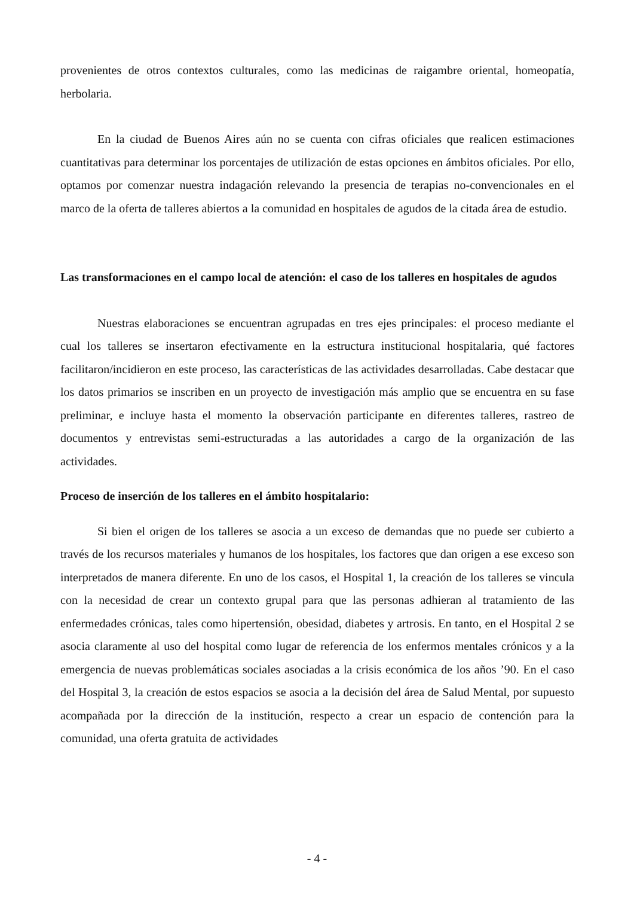provenientes de otros contextos culturales, como las medicinas de raigambre oriental, homeopatía, herbolaria.
En la ciudad de Buenos Aires aún no se cuenta con cifras oficiales que realicen estimaciones cuantitativas para determinar los porcentajes de utilización de estas opciones en ámbitos oficiales. Por ello, optamos por comenzar nuestra indagación relevando la presencia de terapias no-convencionales en el marco de la oferta de talleres abiertos a la comunidad en hospitales de agudos de la citada área de estudio.
Las transformaciones en el campo local de atención: el caso de los talleres en hospitales de agudos
Nuestras elaboraciones se encuentran agrupadas en tres ejes principales: el proceso mediante el cual los talleres se insertaron efectivamente en la estructura institucional hospitalaria, qué factores facilitaron/incidieron en este proceso, las características de las actividades desarrolladas. Cabe destacar que los datos primarios se inscriben en un proyecto de investigación más amplio que se encuentra en su fase preliminar, e incluye hasta el momento la observación participante en diferentes talleres, rastreo de documentos y entrevistas semi-estructuradas a las autoridades a cargo de la organización de las actividades.
Proceso de inserción de los talleres en el ámbito hospitalario:
Si bien el origen de los talleres se asocia a un exceso de demandas que no puede ser cubierto a través de los recursos materiales y humanos de los hospitales, los factores que dan origen a ese exceso son interpretados de manera diferente. En uno de los casos, el Hospital 1, la creación de los talleres se vincula con la necesidad de crear un contexto grupal para que las personas adhieran al tratamiento de las enfermedades crónicas, tales como hipertensión, obesidad, diabetes y artrosis. En tanto, en el Hospital 2 se asocia claramente al uso del hospital como lugar de referencia de los enfermos mentales crónicos y a la emergencia de nuevas problemáticas sociales asociadas a la crisis económica de los años ’90. En el caso del Hospital 3, la creación de estos espacios se asocia a la decisión del área de Salud Mental, por supuesto acompañada por la dirección de la institución, respecto a crear un espacio de contención para la comunidad, una oferta gratuita de actividades
- 4 -